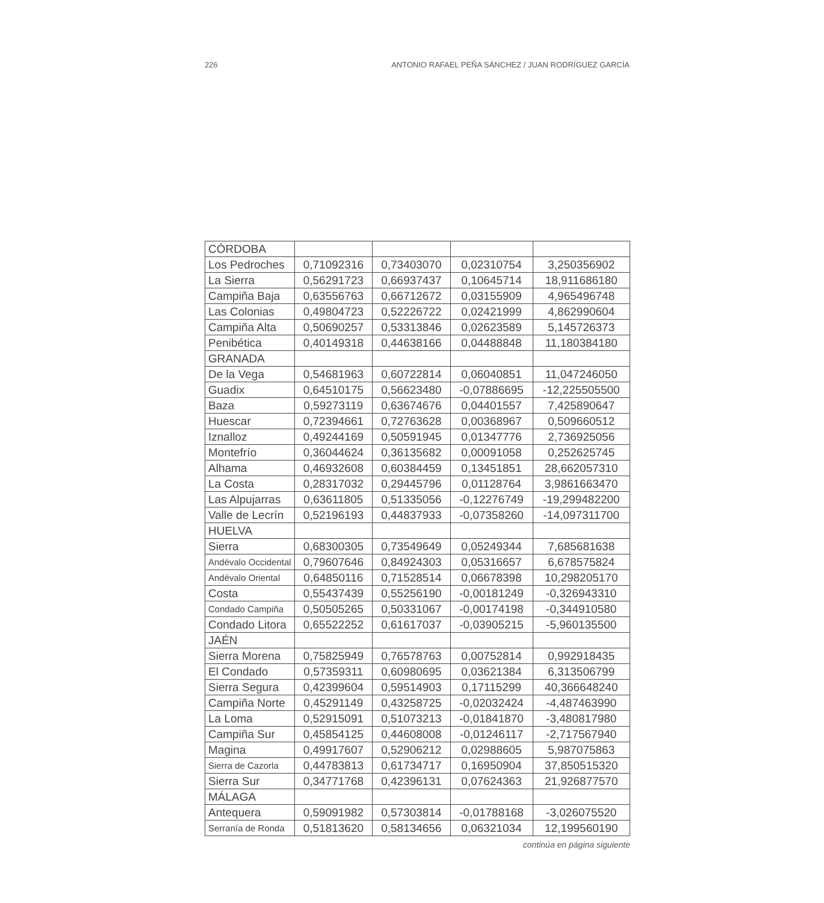226 ANTONIO RAFAEL PEÑA SÁNCHEZ / JUAN RODRÍGUEZ GARCÍA
| CÓRDOBA | | | | |
| Los Pedroches | 0,71092316 | 0,73403070 | 0,02310754 | 3,250356902 |
| La Sierra | 0,56291723 | 0,66937437 | 0,10645714 | 18,911686180 |
| Campiña Baja | 0,63556763 | 0,66712672 | 0,03155909 | 4,965496748 |
| Las Colonias | 0,49804723 | 0,52226722 | 0,02421999 | 4,862990604 |
| Campiña Alta | 0,50690257 | 0,53313846 | 0,02623589 | 5,145726373 |
| Penibética | 0,40149318 | 0,44638166 | 0,04488848 | 11,180384180 |
| GRANADA | | | | |
| De la Vega | 0,54681963 | 0,60722814 | 0,06040851 | 11,047246050 |
| Guadix | 0,64510175 | 0,56623480 | -0,07886695 | -12,225505500 |
| Baza | 0,59273119 | 0,63674676 | 0,04401557 | 7,425890647 |
| Huescar | 0,72394661 | 0,72763628 | 0,00368967 | 0,509660512 |
| Iznalloz | 0,49244169 | 0,50591945 | 0,01347776 | 2,736925056 |
| Montefrío | 0,36044624 | 0,36135682 | 0,00091058 | 0,252625745 |
| Alhama | 0,46932608 | 0,60384459 | 0,13451851 | 28,662057310 |
| La Costa | 0,28317032 | 0,29445796 | 0,01128764 | 3,9861663470 |
| Las Alpujarras | 0,63611805 | 0,51335056 | -0,12276749 | -19,299482200 |
| Valle de Lecrín | 0,52196193 | 0,44837933 | -0,07358260 | -14,097311700 |
| HUELVA | | | | |
| Sierra | 0,68300305 | 0,73549649 | 0,05249344 | 7,685681638 |
| Andévalo Occidental | 0,79607646 | 0,84924303 | 0,05316657 | 6,678575824 |
| Andévalo Oriental | 0,64850116 | 0,71528514 | 0,06678398 | 10,298205170 |
| Costa | 0,55437439 | 0,55256190 | -0,00181249 | -0,326943310 |
| Condado Campiña | 0,50505265 | 0,50331067 | -0,00174198 | -0,344910580 |
| Condado Litora | 0,65522252 | 0,61617037 | -0,03905215 | -5,960135500 |
| JAÉN | | | | |
| Sierra Morena | 0,75825949 | 0,76578763 | 0,00752814 | 0,992918435 |
| El Condado | 0,57359311 | 0,60980695 | 0,03621384 | 6,313506799 |
| Sierra Segura | 0,42399604 | 0,59514903 | 0,17115299 | 40,366648240 |
| Campiña Norte | 0,45291149 | 0,43258725 | -0,02032424 | -4,487463990 |
| La Loma | 0,52915091 | 0,51073213 | -0,01841870 | -3,480817980 |
| Campiña Sur | 0,45854125 | 0,44608008 | -0,01246117 | -2,717567940 |
| Magina | 0,49917607 | 0,52906212 | 0,02988605 | 5,987075863 |
| Sierra de Cazorla | 0,44783813 | 0,61734717 | 0,16950904 | 37,850515320 |
| Sierra Sur | 0,34771768 | 0,42396131 | 0,07624363 | 21,926877570 |
| MÁLAGA | | | | |
| Antequera | 0,59091982 | 0,57303814 | -0,01788168 | -3,026075520 |
| Serranía de Ronda | 0,51813620 | 0,58134656 | 0,06321034 | 12,199560190 |
continúa en página siguiente